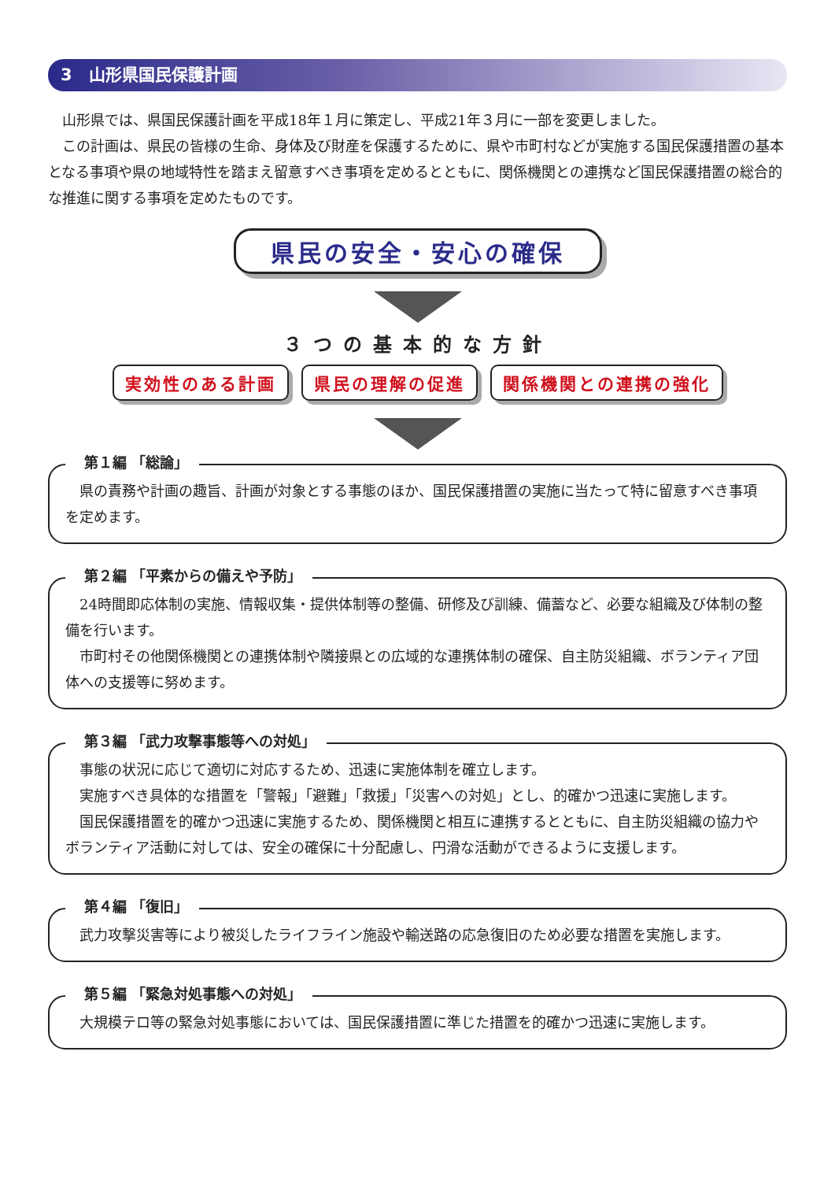3　山形県国民保護計画
山形県では、県国民保護計画を平成18年１月に策定し、平成21年３月に一部を変更しました。
この計画は、県民の皆様の生命、身体及び財産を保護するために、県や市町村などが実施する国民保護措置の基本となる事項や県の地域特性を踏まえ留意すべき事項を定めるとともに、関係機関との連携など国民保護措置の総合的な推進に関する事項を定めたものです。
県民の安全・安心の確保
３つの基本的な方針
実効性のある計画 県民の理解の促進 関係機関との連携の強化
第１編 「総論」
県の責務や計画の趣旨、計画が対象とする事態のほか、国民保護措置の実施に当たって特に留意すべき事項を定めます。
第２編 「平素からの備えや予防」
24時間即応体制の実施、情報収集・提供体制等の整備、研修及び訓練、備蓄など、必要な組織及び体制の整備を行います。
市町村その他関係機関との連携体制や隣接県との広域的な連携体制の確保、自主防災組織、ボランティア団体への支援等に努めます。
第３編 「武力攻撃事態等への対処」
事態の状況に応じて適切に対応するため、迅速に実施体制を確立します。
実施すべき具体的な措置を「警報」「避難」「救援」「災害への対処」とし、的確かつ迅速に実施します。
国民保護措置を的確かつ迅速に実施するため、関係機関と相互に連携するとともに、自主防災組織の協力やボランティア活動に対しては、安全の確保に十分配慮し、円滑な活動ができるように支援します。
第４編 「復旧」
武力攻撃災害等により被災したライフライン施設や輸送路の応急復旧のため必要な措置を実施します。
第５編 「緊急対処事態への対処」
大規模テロ等の緊急対処事態においては、国民保護措置に準じた措置を的確かつ迅速に実施します。